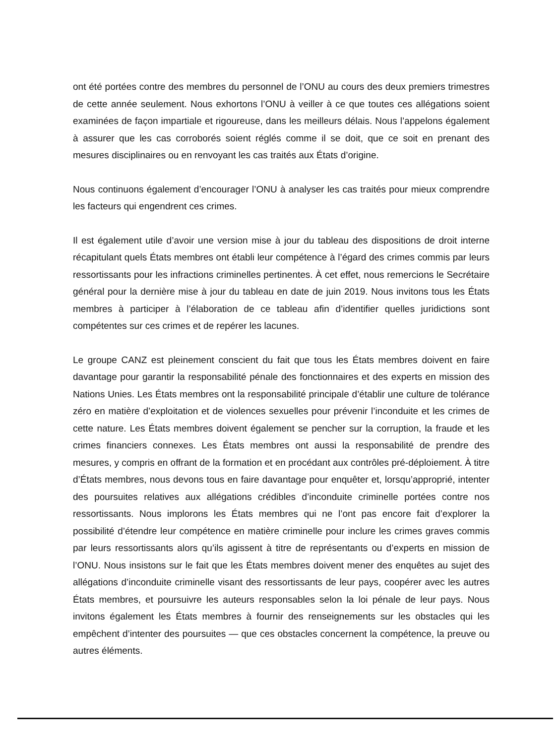ont été portées contre des membres du personnel de l’ONU au cours des deux premiers trimestres de cette année seulement. Nous exhortons l’ONU à veiller à ce que toutes ces allégations soient examinées de façon impartiale et rigoureuse, dans les meilleurs délais. Nous l’appelons également à assurer que les cas corroborés soient réglés comme il se doit, que ce soit en prenant des mesures disciplinaires ou en renvoyant les cas traités aux États d’origine.
Nous continuons également d’encourager l’ONU à analyser les cas traités pour mieux comprendre les facteurs qui engendrent ces crimes.
Il est également utile d’avoir une version mise à jour du tableau des dispositions de droit interne récapitulant quels États membres ont établi leur compétence à l’égard des crimes commis par leurs ressortissants pour les infractions criminelles pertinentes. À cet effet, nous remercions le Secrétaire général pour la dernière mise à jour du tableau en date de juin 2019. Nous invitons tous les États membres à participer à l’élaboration de ce tableau afin d’identifier quelles juridictions sont compétentes sur ces crimes et de repérer les lacunes.
Le groupe CANZ est pleinement conscient du fait que tous les États membres doivent en faire davantage pour garantir la responsabilité pénale des fonctionnaires et des experts en mission des Nations Unies. Les États membres ont la responsabilité principale d’établir une culture de tolérance zéro en matière d’exploitation et de violences sexuelles pour prévenir l’inconduite et les crimes de cette nature. Les États membres doivent également se pencher sur la corruption, la fraude et les crimes financiers connexes. Les États membres ont aussi la responsabilité de prendre des mesures, y compris en offrant de la formation et en procédant aux contrôles pré-déploiement. À titre d’États membres, nous devons tous en faire davantage pour enquêter et, lorsqu’approprié, intenter des poursuites relatives aux allégations crédibles d’inconduite criminelle portées contre nos ressortissants. Nous implorons les États membres qui ne l’ont pas encore fait d’explorer la possibilité d’étendre leur compétence en matière criminelle pour inclure les crimes graves commis par leurs ressortissants alors qu’ils agissent à titre de représentants ou d’experts en mission de l’ONU. Nous insistons sur le fait que les États membres doivent mener des enquêtes au sujet des allégations d’inconduite criminelle visant des ressortissants de leur pays, coopérer avec les autres États membres, et poursuivre les auteurs responsables selon la loi pénale de leur pays. Nous invitons également les États membres à fournir des renseignements sur les obstacles qui les empêchent d’intenter des poursuites — que ces obstacles concernent la compétence, la preuve ou autres éléments.